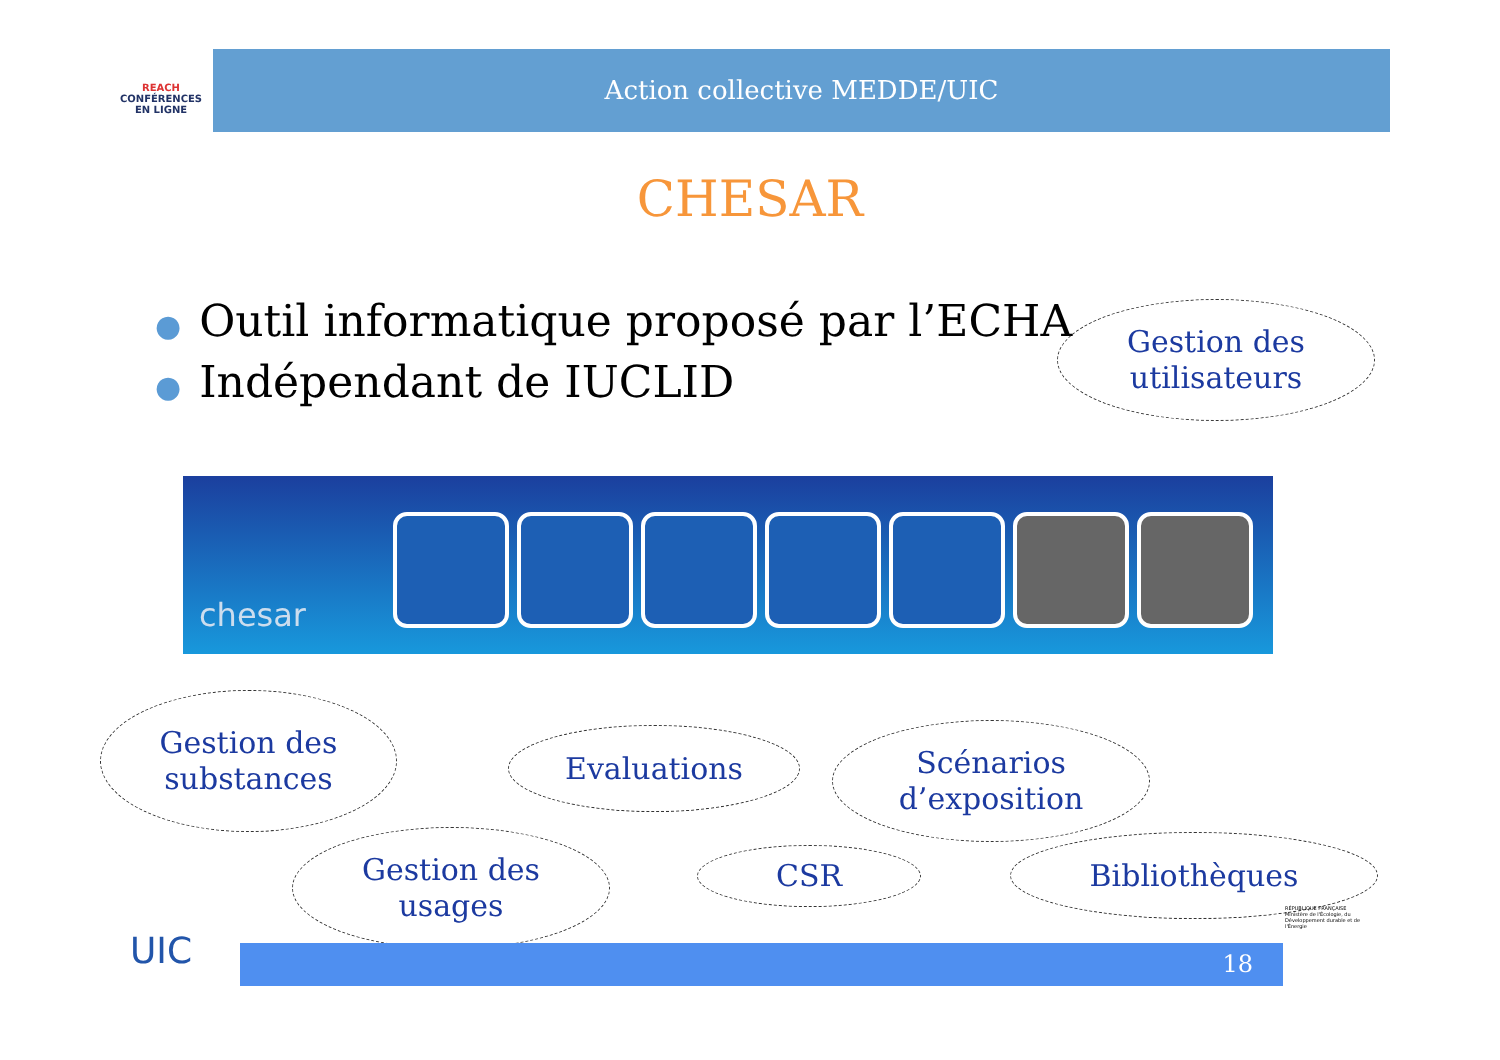REACH
CONFÉRENCES EN LIGNE
Action collective MEDDE/UIC
CHESAR
● Outil informatique proposé par l’ECHA
● Indépendant de IUCLID
chesar
Gestion des
utilisateurs
Gestion des
substances
Evaluations
Scénarios
d’exposition
Gestion des
usages
CSR Bibliothèques
18
UIC
RÉPUBLIQUE FRANÇAISE
Ministère de l'Écologie, du Développement durable et de l'Énergie